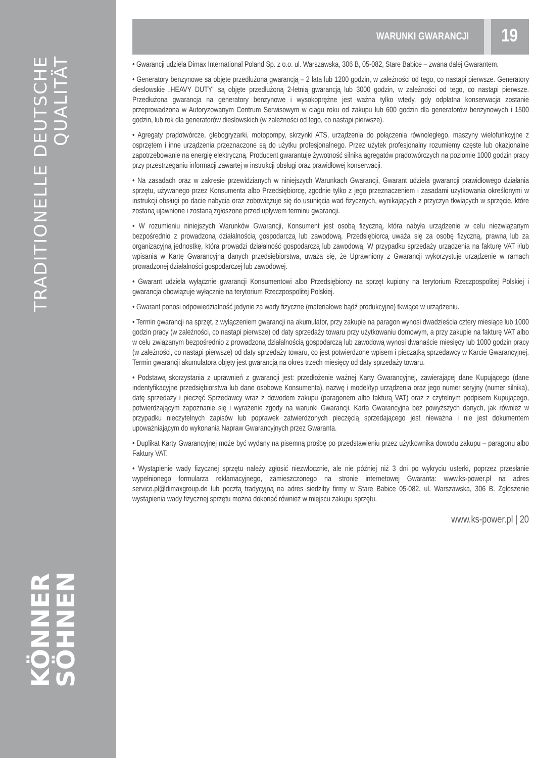TRADITIONELLE DEUTSCHE QUALITÄT
KÖNNER
SÖHNEN
WARUNKI GWARANCJI 19
• Gwarancji udziela Dimax International Poland Sp. z o.o. ul. Warszawska, 306 B, 05-082, Stare Babice – zwana dalej Gwarantem.
• Generatory benzynowe są objęte przedłużoną gwarancją – 2 lata lub 1200 godzin, w zależności od tego, co nastąpi pierwsze. Generatory dieslowskie „HEAVY DUTY” są objęte przedłużoną 2-letnią gwarancją lub 3000 godzin, w zależności od tego, co nastąpi pierwsze. Przedłużona gwarancja na generatory benzynowe i wysokoprężne jest ważna tylko wtedy, gdy odpłatna konserwacja zostanie przeprowadzona w Autoryzowanym Centrum Serwisowym w ciągu roku od zakupu lub 600 godzin dla generatorów benzynowych i 1500 godzin, lub rok dla generatorów dieslowskich (w zależności od tego, co nastąpi pierwsze).
• Agregaty prądotwórcze, glebogryzarki, motopompy, skrzynki ATS, urządzenia do połączenia równoległego, maszyny wielofunkcyjne z osprzętem i inne urządzenia przeznaczone są do użytku profesjonalnego. Przez użytek profesjonalny rozumiemy częste lub okazjonalne zapotrzebowanie na energię elektryczną. Producent gwarantuje żywotność silnika agregatów prądotwórczych na poziomie 1000 godzin pracy przy przestrzeganiu informacji zawartej w instrukcji obsługi oraz prawidłowej konserwacji.
• Na zasadach oraz w zakresie przewidzianych w niniejszych Warunkach Gwarancji, Gwarant udziela gwarancji prawidłowego działania sprzętu, używanego przez Konsumenta albo Przedsiębiorcę, zgodnie tylko z jego przeznaczeniem i zasadami użytkowania określonymi w instrukcji obsługi po dacie nabycia oraz zobowiązuje się do usunięcia wad fizycznych, wynikających z przyczyn tkwiących w sprzęcie, które zostaną ujawnione i zostaną zgłoszone przed upływem terminu gwarancji.
• W rozumieniu niniejszych Warunków Gwarancji, Konsument jest osobą fizyczną, która nabyła urządzenie w celu niezwiązanym bezpośrednio z prowadzoną działalnością gospodarczą lub zawodową. Przedsiębiorcą uważa się za osobę fizyczną, prawną lub za organizacyjną jednostkę, która prowadzi działalność gospodarczą lub zawodową. W przypadku sprzedaży urządzenia na fakturę VAT i/lub wpisania w Kartę Gwarancyjną danych przedsiębiorstwa, uważa się, że Uprawniony z Gwarancji wykorzystuje urządzenie w ramach prowadzonej działalności gospodarczej lub zawodowej.
• Gwarant udziela wyłącznie gwarancji Konsumentowi albo Przedsiębiorcy na sprzęt kupiony na terytorium Rzeczpospolitej Polskiej i gwarancja obowiązuje wyłącznie na terytorium Rzeczpospolitej Polskiej.
• Gwarant ponosi odpowiedzialność jedynie za wady fizyczne (materiałowe bądź produkcyjne) tkwiące w urządzeniu.
• Termin gwarancji na sprzęt, z wyłączeniem gwarancji na akumulator, przy zakupie na paragon wynosi dwadzieścia cztery miesiące lub 1000 godzin pracy (w zależności, co nastąpi pierwsze) od daty sprzedaży towaru przy użytkowaniu domowym, a przy zakupie na fakturę VAT albo w celu związanym bezpośrednio z prowadzoną działalnością gospodarczą lub zawodową wynosi dwanaście miesięcy lub 1000 godzin pracy (w zależności, co nastąpi pierwsze) od daty sprzedaży towaru, co jest potwierdzone wpisem i pieczątką sprzedawcy w Karcie Gwarancyjnej. Termin gwarancji akumulatora objęty jest gwarancją na okres trzech miesięcy od daty sprzedaży towaru.
• Podstawą skorzystania z uprawnień z gwarancji jest: przedłożenie ważnej Karty Gwarancyjnej, zawierającej dane Kupującego (dane indentyfikacyjne przedsiębiorstwa lub dane osobowe Konsumenta), nazwę i model/typ urządzenia oraz jego numer seryjny (numer silnika), datę sprzedaży i pieczęć Sprzedawcy wraz z dowodem zakupu (paragonem albo fakturą VAT) oraz z czytelnym podpisem Kupującego, potwierdzającym zapoznanie się i wyrażenie zgody na warunki Gwarancji. Karta Gwarancyjna bez powyższych danych, jak również w przypadku nieczytelnych zapisów lub poprawek zatwierdzonych pieczęcią sprzedającego jest nieważna i nie jest dokumentem upoważniającym do wykonania Napraw Gwarancyjnych przez Gwaranta.
• Duplikat Karty Gwarancyjnej może być wydany na pisemną prośbę po przedstawieniu przez użytkownika dowodu zakupu – paragonu albo Faktury VAT.
• Wystąpienie wady fizycznej sprzętu należy zgłosić niezwłocznie, ale nie później niż 3 dni po wykryciu usterki, poprzez przesłanie wypełnionego formularza reklamacyjnego, zamieszczonego na stronie internetowej Gwaranta: www.ks-power.pl na adres service.pl@dimaxgroup.de lub pocztą tradycyjną na adres siedziby firmy w Stare Babice 05-082, ul. Warszawska, 306 B. Zgłoszenie wystąpienia wady fizycznej sprzętu można dokonać również w miejscu zakupu sprzętu.
www.ks-power.pl | 20